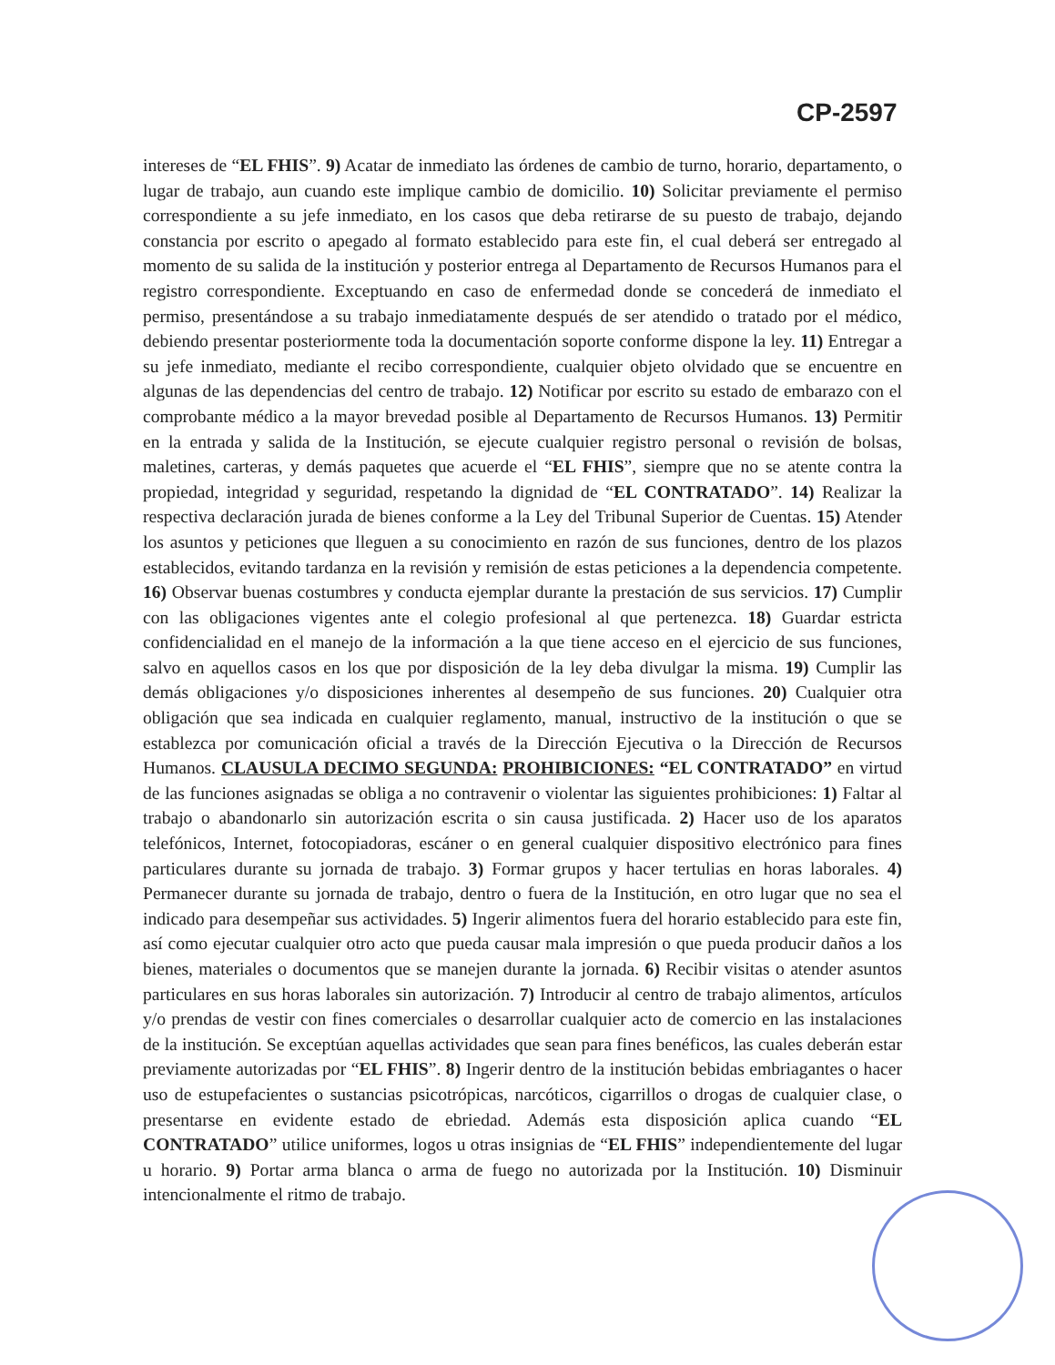CP-2597
intereses de “EL FHIS”. 9) Acatar de inmediato las órdenes de cambio de turno, horario, departamento, o lugar de trabajo, aun cuando este implique cambio de domicilio. 10) Solicitar previamente el permiso correspondiente a su jefe inmediato, en los casos que deba retirarse de su puesto de trabajo, dejando constancia por escrito o apegado al formato establecido para este fin, el cual deberá ser entregado al momento de su salida de la institución y posterior entrega al Departamento de Recursos Humanos para el registro correspondiente. Exceptuando en caso de enfermedad donde se concederá de inmediato el permiso, presentándose a su trabajo inmediatamente después de ser atendido o tratado por el médico, debiendo presentar posteriormente toda la documentación soporte conforme dispone la ley. 11) Entregar a su jefe inmediato, mediante el recibo correspondiente, cualquier objeto olvidado que se encuentre en algunas de las dependencias del centro de trabajo. 12) Notificar por escrito su estado de embarazo con el comprobante médico a la mayor brevedad posible al Departamento de Recursos Humanos. 13) Permitir en la entrada y salida de la Institución, se ejecute cualquier registro personal o revisión de bolsas, maletines, carteras, y demás paquetes que acuerde el “EL FHIS”, siempre que no se atente contra la propiedad, integridad y seguridad, respetando la dignidad de “EL CONTRATADO”. 14) Realizar la respectiva declaración jurada de bienes conforme a la Ley del Tribunal Superior de Cuentas. 15) Atender los asuntos y peticiones que lleguen a su conocimiento en razón de sus funciones, dentro de los plazos establecidos, evitando tardanza en la revisión y remisión de estas peticiones a la dependencia competente. 16) Observar buenas costumbres y conducta ejemplar durante la prestación de sus servicios. 17) Cumplir con las obligaciones vigentes ante el colegio profesional al que pertenezca. 18) Guardar estricta confidencialidad en el manejo de la información a la que tiene acceso en el ejercicio de sus funciones, salvo en aquellos casos en los que por disposición de la ley deba divulgar la misma. 19) Cumplir las demás obligaciones y/o disposiciones inherentes al desempeño de sus funciones. 20) Cualquier otra obligación que sea indicada en cualquier reglamento, manual, instructivo de la institución o que se establezca por comunicación oficial a través de la Dirección Ejecutiva o la Dirección de Recursos Humanos. CLAUSULA DECIMO SEGUNDA: PROHIBICIONES: “EL CONTRATADO” en virtud de las funciones asignadas se obliga a no contravenir o violentar las siguientes prohibiciones: 1) Faltar al trabajo o abandonarlo sin autorización escrita o sin causa justificada. 2) Hacer uso de los aparatos telefónicos, Internet, fotocopiadoras, escáner o en general cualquier dispositivo electrónico para fines particulares durante su jornada de trabajo. 3) Formar grupos y hacer tertulias en horas laborales. 4) Permanecer durante su jornada de trabajo, dentro o fuera de la Institución, en otro lugar que no sea el indicado para desempeñar sus actividades. 5) Ingerir alimentos fuera del horario establecido para este fin, así como ejecutar cualquier otro acto que pueda causar mala impresión o que pueda producir daños a los bienes, materiales o documentos que se manejen durante la jornada. 6) Recibir visitas o atender asuntos particulares en sus horas laborales sin autorización. 7) Introducir al centro de trabajo alimentos, artículos y/o prendas de vestir con fines comerciales o desarrollar cualquier acto de comercio en las instalaciones de la institución. Se exceptúan aquellas actividades que sean para fines benéficos, las cuales deberán estar previamente autorizadas por “EL FHIS”. 8) Ingerir dentro de la institución bebidas embriagantes o hacer uso de estupefacientes o sustancias psicotrópicas, narcóticos, cigarrillos o drogas de cualquier clase, o presentarse en evidente estado de ebriedad. Además esta disposición aplica cuando “EL CONTRATADO” utilice uniformes, logos u otras insignias de “EL FHIS” independientemente del lugar u horario. 9) Portar arma blanca o arma de fuego no autorizada por la Institución. 10) Disminuir intencionalmente el ritmo de trabajo.